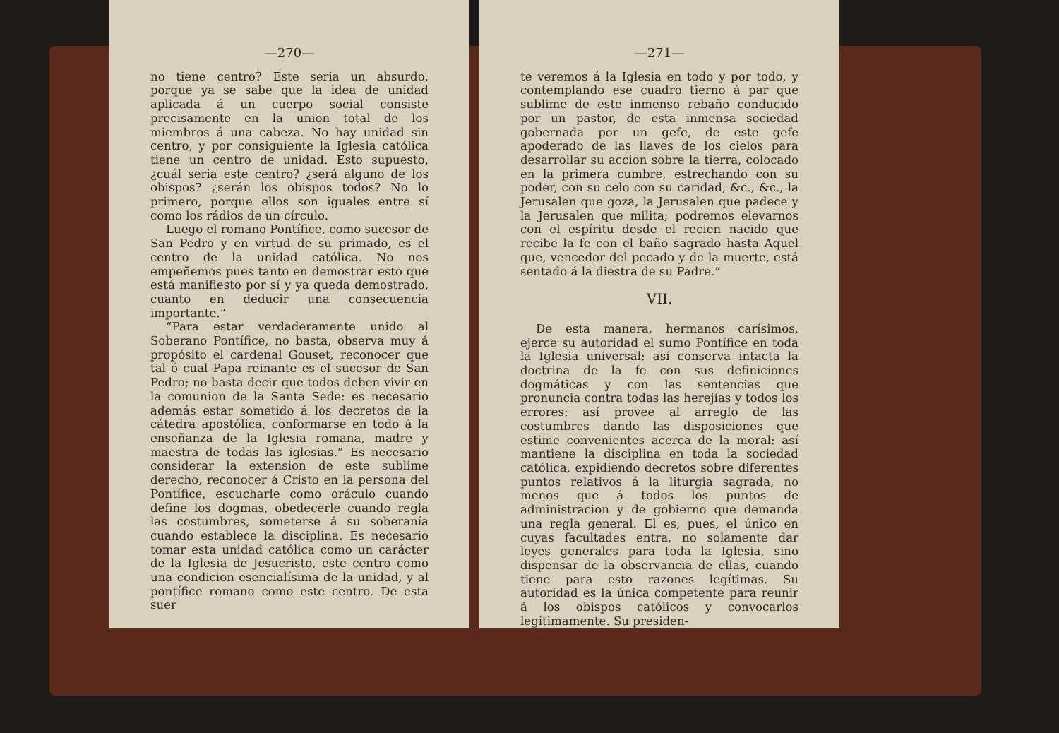—270—
no tiene centro? Este seria un absurdo, porque ya se sabe que la idea de unidad aplicada á un cuerpo social consiste precisamente en la union total de los miembros á una cabeza. No hay unidad sin centro, y por consiguiente la Iglesia católica tiene un centro de unidad. Esto supuesto, ¿cuál seria este centro? ¿será alguno de los obispos? ¿serán los obispos todos? No lo primero, porque ellos son iguales entre sí como los rádios de un círculo.
Luego el romano Pontífice, como sucesor de San Pedro y en virtud de su primado, es el centro de la unidad católica. No nos empeñemos pues tanto en demostrar esto que está manifiesto por sí y ya queda demostrado, cuanto en deducir una consecuencia importante.”
“Para estar verdaderamente unido al Soberano Pontífice, no basta, observa muy á propósito el cardenal Gouset, reconocer que tal ó cual Papa reinante es el sucesor de San Pedro; no basta decir que todos deben vivir en la comunion de la Santa Sede: es necesario además estar sometido á los decretos de la cátedra apostólica, conformarse en todo á la enseñanza de la Iglesia romana, madre y maestra de todas las iglesias.” Es necesario considerar la extension de este sublime derecho, reconocer á Cristo en la persona del Pontífice, escucharle como oráculo cuando define los dogmas, obedecerle cuando regla las costumbres, someterse á su soberanía cuando establece la disciplina. Es necesario tomar esta unidad católica como un carácter de la Iglesia de Jesucristo, este centro como una condicion esencialísima de la unidad, y al pontífice romano como este centro. De esta suer
—271—
te veremos á la Iglesia en todo y por todo, y contemplando ese cuadro tierno á par que sublime de este inmenso rebaño conducido por un pastor, de esta inmensa sociedad gobernada por un gefe, de este gefe apoderado de las llaves de los cielos para desarrollar su accion sobre la tierra, colocado en la primera cumbre, estrechando con su poder, con su celo con su caridad, &c., &c., la Jerusalen que goza, la Jerusalen que padece y la Jerusalen que milita; podremos elevarnos con el espíritu desde el recien nacido que recibe la fe con el baño sagrado hasta Aquel que, vencedor del pecado y de la muerte, está sentado á la diestra de su Padre.”
VII.
De esta manera, hermanos carísimos, ejerce su autoridad el sumo Pontífice en toda la Iglesia universal: así conserva intacta la doctrina de la fe con sus definiciones dogmáticas y con las sentencias que pronuncia contra todas las herejías y todos los errores: así provee al arreglo de las costumbres dando las disposiciones que estime convenientes acerca de la moral: así mantiene la disciplina en toda la sociedad católica, expidiendo decretos sobre diferentes puntos relativos á la liturgia sagrada, no menos que á todos los puntos de administracion y de gobierno que demanda una regla general. El es, pues, el único en cuyas facultades entra, no solamente dar leyes generales para toda la Iglesia, sino dispensar de la observancia de ellas, cuando tiene para esto razones legítimas. Su autoridad es la única competente para reunir á los obispos católicos y convocarlos legítimamente. Su presiden-